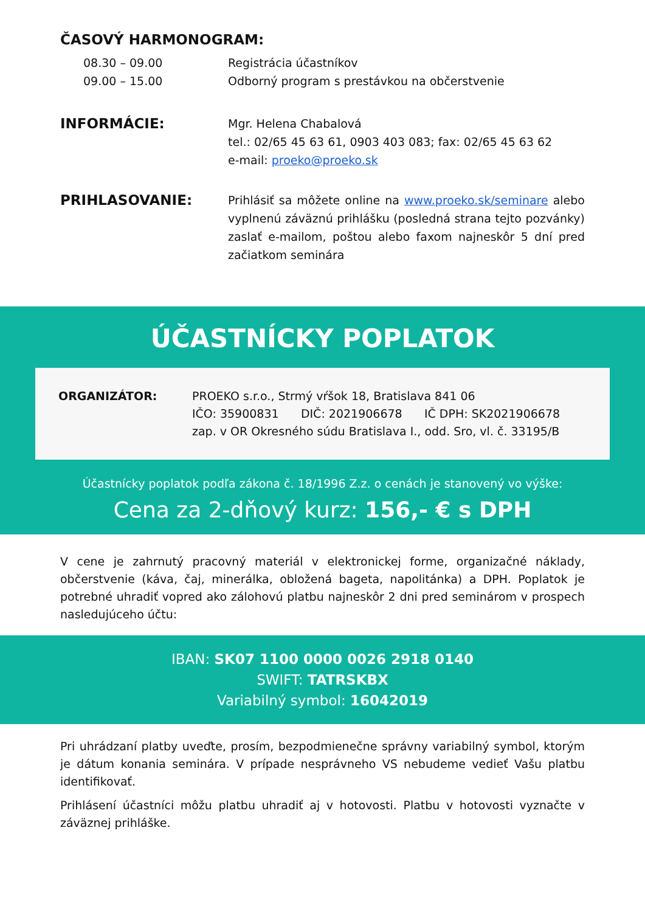ČASOVÝ HARMONOGRAM:
08.30 – 09.00
09.00 – 15.00
Registrácia účastníkov
Odborný program s prestávkou na občerstvenie
INFORMÁCIE:
Mgr. Helena Chabalová
tel.: 02/65 45 63 61, 0903 403 083; fax: 02/65 45 63 62
e-mail: proeko@proeko.sk
PRIHLASOVANIE:
Prihlásiť sa môžete online na www.proeko.sk/seminare alebo vyplnenú záväznú prihlášku (posledná strana tejto pozvánky) zaslať e-mailom, poštou alebo faxom najneskôr 5 dní pred začiatkom seminára
ÚČASTNÍCKY POPLATOK
ORGANIZÁTOR: PROEKO s.r.o., Strmý vŕšok 18, Bratislava 841 06
IČO: 35900831 DIČ: 2021906678 IČ DPH: SK2021906678
zap. v OR Okresného súdu Bratislava I., odd. Sro, vl. č. 33195/B
Účastnícky poplatok podľa zákona č. 18/1996 Z.z. o cenách je stanovený vo výške:
Cena za 2-dňový kurz: 156,- € s DPH
V cene je zahrnutý pracovný materiál v elektronickej forme, organizačné náklady, občerstvenie (káva, čaj, minerálka, obložená bageta, napolitánka) a DPH. Poplatok je potrebné uhradiť vopred ako zálohovú platbu najneskôr 2 dni pred seminárom v prospech nasledujúceho účtu:
IBAN: SK07 1100 0000 0026 2918 0140
SWIFT: TATRSKBX
Variabilný symbol: 16042019
Pri uhrádzaní platby uveďte, prosím, bezpodmienečne správny variabilný symbol, ktorým je dátum konania seminára. V prípade nesprávneho VS nebudeme vedieť Vašu platbu identifikovať.
Prihlásení účastníci môžu platbu uhradiť aj v hotovosti. Platbu v hotovosti vyznačte v záväznej prihláške.